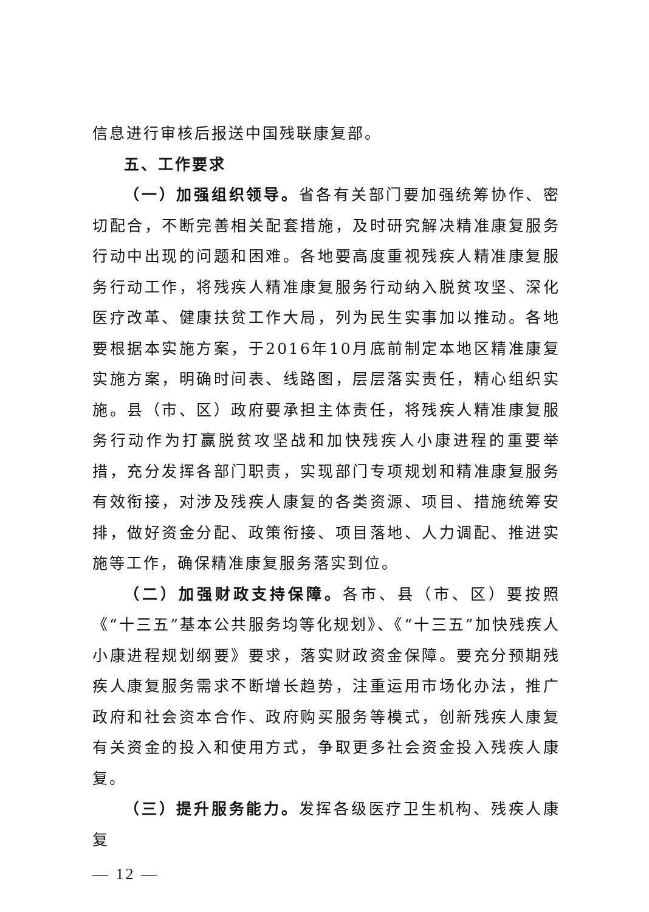信息进行审核后报送中国残联康复部。
五、工作要求
（一）加强组织领导。省各有关部门要加强统筹协作、密切配合，不断完善相关配套措施，及时研究解决精准康复服务行动中出现的问题和困难。各地要高度重视残疾人精准康复服务行动工作，将残疾人精准康复服务行动纳入脱贫攻坚、深化医疗改革、健康扶贫工作大局，列为民生实事加以推动。各地要根据本实施方案，于2016年10月底前制定本地区精准康复实施方案，明确时间表、线路图，层层落实责任，精心组织实施。县（市、区）政府要承担主体责任，将残疾人精准康复服务行动作为打赢脱贫攻坚战和加快残疾人小康进程的重要举措，充分发挥各部门职责，实现部门专项规划和精准康复服务有效衔接，对涉及残疾人康复的各类资源、项目、措施统筹安排，做好资金分配、政策衔接、项目落地、人力调配、推进实施等工作，确保精准康复服务落实到位。
（二）加强财政支持保障。各市、县（市、区）要按照《“十三五”基本公共服务均等化规划》、《“十三五”加快残疾人小康进程规划纲要》要求，落实财政资金保障。要充分预期残疾人康复服务需求不断增长趋势，注重运用市场化办法，推广政府和社会资本合作、政府购买服务等模式，创新残疾人康复有关资金的投入和使用方式，争取更多社会资金投入残疾人康复。
（三）提升服务能力。发挥各级医疗卫生机构、残疾人康复
— 12 —